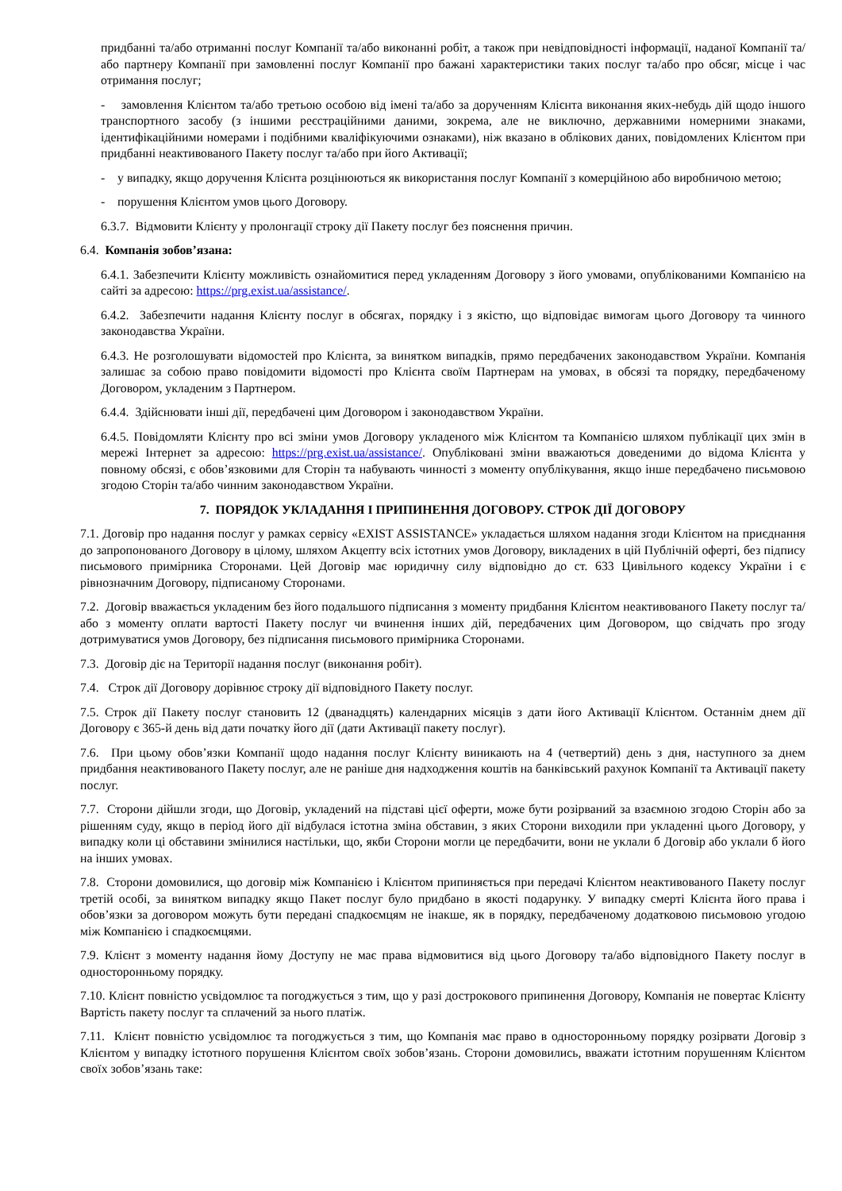придбанні та/або отриманні послуг Компанії та/або виконанні робіт, а також при невідповідності інформації, наданої Компанії та/або партнеру Компанії при замовленні послуг Компанії про бажані характеристики таких послуг та/або про обсяг, місце і час отримання послуг;
- замовлення Клієнтом та/або третьою особою від імені та/або за дорученням Клієнта виконання яких-небудь дій щодо іншого транспортного засобу (з іншими реєстраційними даними, зокрема, але не виключно, державними номерними знаками, ідентифікаційними номерами і подібними кваліфікуючими ознаками), ніж вказано в облікових даних, повідомлених Клієнтом при придбанні неактивованого Пакету послуг та/або при його Активації;
- у випадку, якщо доручення Клієнта розцінюються як використання послуг Компанії з комерційною або виробничою метою;
- порушення Клієнтом умов цього Договору.
6.3.7. Відмовити Клієнту у пролонгації строку дії Пакету послуг без пояснення причин.
6.4. Компанія зобов’язана:
6.4.1. Забезпечити Клієнту можливість ознайомитися перед укладенням Договору з його умовами, опублікованими Компанією на сайті за адресою: https://prg.exist.ua/assistance/.
6.4.2. Забезпечити надання Клієнту послуг в обсягах, порядку і з якістю, що відповідає вимогам цього Договору та чинного законодавства України.
6.4.3. Не розголошувати відомостей про Клієнта, за винятком випадків, прямо передбачених законодавством України. Компанія залишає за собою право повідомити відомості про Клієнта своїм Партнерам на умовах, в обсязі та порядку, передбаченому Договором, укладеним з Партнером.
6.4.4. Здійснювати інші дії, передбачені цим Договором і законодавством України.
6.4.5. Повідомляти Клієнту про всі зміни умов Договору укладеного між Клієнтом та Компанією шляхом публікації цих змін в мережі Інтернет за адресою: https://prg.exist.ua/assistance/. Опубліковані зміни вважаються доведеними до відома Клієнта у повному обсязі, є обов’язковими для Сторін та набувають чинності з моменту опублікування, якщо інше передбачено письмовою згодою Сторін та/або чинним законодавством України.
7. ПОРЯДОК УКЛАДАННЯ І ПРИПИНЕННЯ ДОГОВОРУ. СТРОК ДІЇ ДОГОВОРУ
7.1. Договір про надання послуг у рамках сервісу «EXIST ASSISTANCE» укладається шляхом надання згоди Клієнтом на приєднання до запропонованого Договору в цілому, шляхом Акцепту всіх істотних умов Договору, викладених в цій Публічній оферті, без підпису письмового примірника Сторонами. Цей Договір має юридичну силу відповідно до ст. 633 Цивільного кодексу України і є рівнозначним Договору, підписаному Сторонами.
7.2. Договір вважається укладеним без його подальшого підписання з моменту придбання Клієнтом неактивованого Пакету послуг та/або з моменту оплати вартості Пакету послуг чи вчинення інших дій, передбачених цим Договором, що свідчать про згоду дотримуватися умов Договору, без підписання письмового примірника Сторонами.
7.3. Договір діє на Території надання послуг (виконання робіт).
7.4. Строк дії Договору дорівнює строку дії відповідного Пакету послуг.
7.5. Строк дії Пакету послуг становить 12 (дванадцять) календарних місяців з дати його Активації Клієнтом. Останнім днем дії Договору є 365-й день від дати початку його дії (дати Активації пакету послуг).
7.6. При цьому обов’язки Компанії щодо надання послуг Клієнту виникають на 4 (четвертий) день з дня, наступного за днем придбання неактивованого Пакету послуг, але не раніше дня надходження коштів на банківський рахунок Компанії та Активації пакету послуг.
7.7. Сторони дійшли згоди, що Договір, укладений на підставі цієї оферти, може бути розірваний за взаємною згодою Сторін або за рішенням суду, якщо в період його дії відбулася істотна зміна обставин, з яких Сторони виходили при укладенні цього Договору, у випадку коли ці обставини змінилися настільки, що, якби Сторони могли це передбачити, вони не уклали б Договір або уклали б його на інших умовах.
7.8. Сторони домовилися, що договір між Компанією і Клієнтом припиняється при передачі Клієнтом неактивованого Пакету послуг третій особі, за винятком випадку якщо Пакет послуг було придбано в якості подарунку. У випадку смерті Клієнта його права і обов’язки за договором можуть бути передані спадкоємцям не інакше, як в порядку, передбаченому додатковою письмовою угодою між Компанією і спадкоємцями.
7.9. Клієнт з моменту надання йому Доступу не має права відмовитися від цього Договору та/або відповідного Пакету послуг в односторонньому порядку.
7.10. Клієнт повністю усвідомлює та погоджується з тим, що у разі дострокового припинення Договору, Компанія не повертає Клієнту Вартість пакету послуг та сплачений за нього платіж.
7.11. Клієнт повністю усвідомлює та погоджується з тим, що Компанія має право в односторонньому порядку розірвати Договір з Клієнтом у випадку істотного порушення Клієнтом своїх зобов’язань. Сторони домовились, вважати істотним порушенням Клієнтом своїх зобов’язань таке: